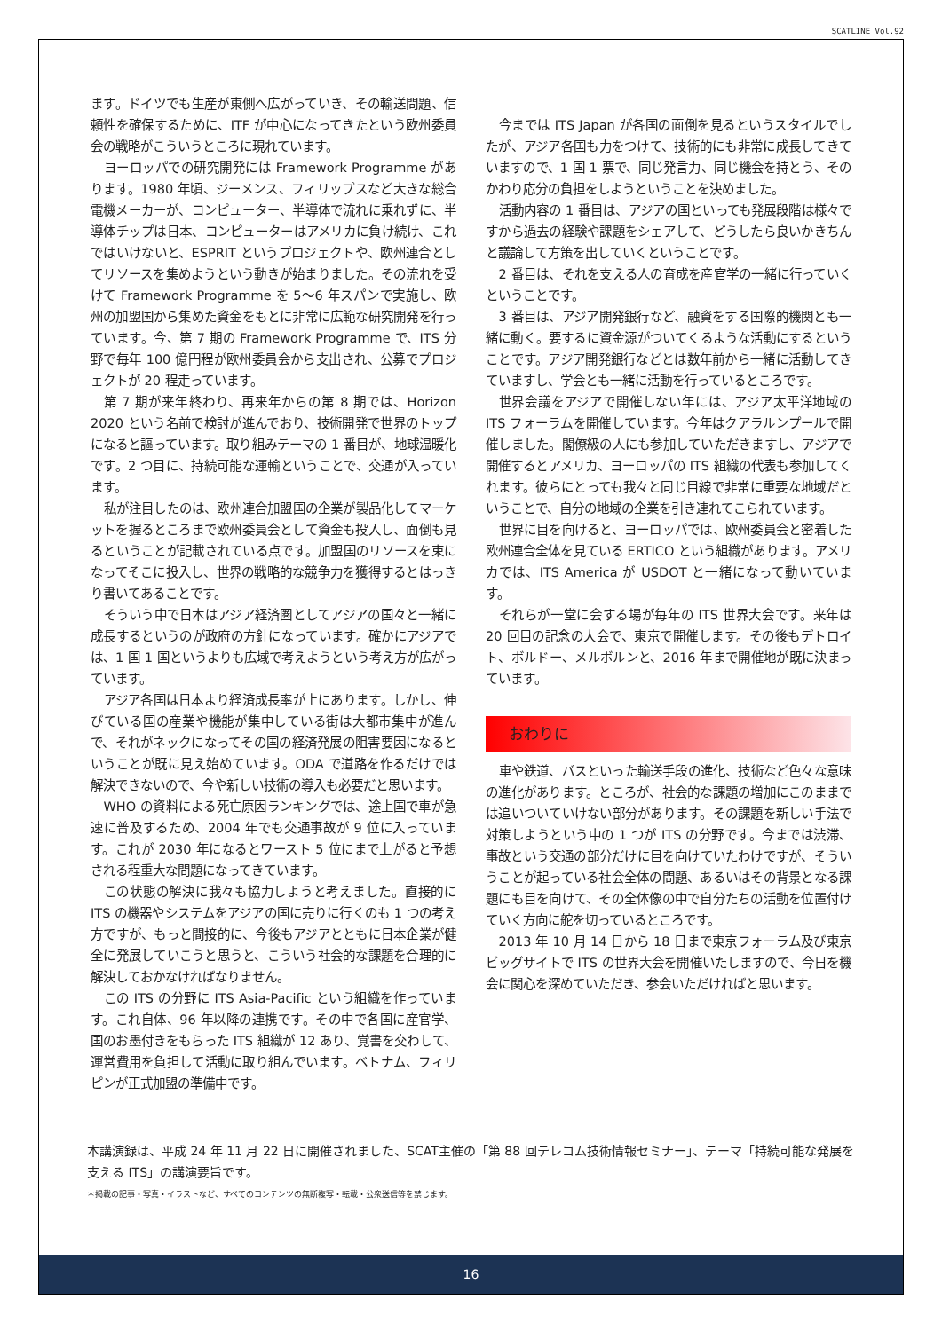SCATLINE Vol.92
ます。ドイツでも生産が東側へ広がっていき、その輸送問題、信頼性を確保するために、ITF が中心になってきたという欧州委員会の戦略がこういうところに現れています。
ヨーロッパでの研究開発には Framework Programme があります。1980 年頃、ジーメンス、フィリップスなど大きな総合電機メーカーが、コンピューター、半導体で流れに乗れずに、半導体チップは日本、コンピューターはアメリカに負け続け、これではいけないと、ESPRIT というプロジェクトや、欧州連合としてリソースを集めようという動きが始まりました。その流れを受けて Framework Programme を 5〜6 年スパンで実施し、欧州の加盟国から集めた資金をもとに非常に広範な研究開発を行っています。今、第 7 期の Framework Programme で、ITS 分野で毎年 100 億円程が欧州委員会から支出され、公募でプロジェクトが 20 程走っています。
第 7 期が来年終わり、再来年からの第 8 期では、Horizon 2020 という名前で検討が進んでおり、技術開発で世界のトップになると謳っています。取り組みテーマの 1 番目が、地球温暖化です。2 つ目に、持続可能な運輸ということで、交通が入っています。
私が注目したのは、欧州連合加盟国の企業が製品化してマーケットを握るところまで欧州委員会として資金も投入し、面倒も見るということが記載されている点です。加盟国のリソースを束になってそこに投入し、世界の戦略的な競争力を獲得するとはっきり書いてあることです。
そういう中で日本はアジア経済圏としてアジアの国々と一緒に成長するというのが政府の方針になっています。確かにアジアでは、1 国 1 国というよりも広域で考えようという考え方が広がっています。
アジア各国は日本より経済成長率が上にあります。しかし、伸びている国の産業や機能が集中している街は大都市集中が進んで、それがネックになってその国の経済発展の阻害要因になるということが既に見え始めています。ODA で道路を作るだけでは解決できないので、今や新しい技術の導入も必要だと思います。
WHO の資料による死亡原因ランキングでは、途上国で車が急速に普及するため、2004 年でも交通事故が 9 位に入っています。これが 2030 年になるとワースト 5 位にまで上がると予想される程重大な問題になってきています。
この状態の解決に我々も協力しようと考えました。直接的に ITS の機器やシステムをアジアの国に売りに行くのも 1 つの考え方ですが、もっと間接的に、今後もアジアとともに日本企業が健全に発展していこうと思うと、こういう社会的な課題を合理的に解決しておかなければなりません。
この ITS の分野に ITS Asia-Pacific という組織を作っています。これ自体、96 年以降の連携です。その中で各国に産官学、国のお墨付きをもらった ITS 組織が 12 あり、覚書を交わして、運営費用を負担して活動に取り組んでいます。ベトナム、フィリピンが正式加盟の準備中です。
今までは ITS Japan が各国の面倒を見るというスタイルでしたが、アジア各国も力をつけて、技術的にも非常に成長してきていますので、1 国 1 票で、同じ発言力、同じ機会を持とう、そのかわり応分の負担をしようということを決めました。
活動内容の 1 番目は、アジアの国といっても発展段階は様々ですから過去の経験や課題をシェアして、どうしたら良いかきちんと議論して方策を出していくということです。
2 番目は、それを支える人の育成を産官学の一緒に行っていくということです。
3 番目は、アジア開発銀行など、融資をする国際的機関とも一緒に動く。要するに資金源がついてくるような活動にするということです。アジア開発銀行などとは数年前から一緒に活動してきていますし、学会とも一緒に活動を行っているところです。
世界会議をアジアで開催しない年には、アジア太平洋地域の ITS フォーラムを開催しています。今年はクアラルンプールで開催しました。閣僚級の人にも参加していただきますし、アジアで開催するとアメリカ、ヨーロッパの ITS 組織の代表も参加してくれます。彼らにとっても我々と同じ目線で非常に重要な地域だということで、自分の地域の企業を引き連れてこられています。
世界に目を向けると、ヨーロッパでは、欧州委員会と密着した欧州連合全体を見ている ERTICO という組織があります。アメリカでは、ITS America が USDOT と一緒になって動いています。
それらが一堂に会する場が毎年の ITS 世界大会です。来年は 20 回目の記念の大会で、東京で開催します。その後もデトロイト、ボルドー、メルボルンと、2016 年まで開催地が既に決まっています。
おわりに
車や鉄道、バスといった輸送手段の進化、技術など色々な意味の進化があります。ところが、社会的な課題の増加にこのままでは追いついていけない部分があります。その課題を新しい手法で対策しようという中の 1 つが ITS の分野です。今までは渋滞、事故という交通の部分だけに目を向けていたわけですが、そういうことが起っている社会全体の問題、あるいはその背景となる課題にも目を向けて、その全体像の中で自分たちの活動を位置付けていく方向に舵を切っているところです。
2013 年 10 月 14 日から 18 日まで東京フォーラム及び東京ビッグサイトで ITS の世界大会を開催いたしますので、今日を機会に関心を深めていただき、参会いただければと思います。
本講演録は、平成 24 年 11 月 22 日に開催されました、SCAT主催の「第 88 回テレコム技術情報セミナー」、テーマ「持続可能な発展を支える ITS」の講演要旨です。
＊掲載の記事・写真・イラストなど、すべてのコンテンツの無断複写・転載・公衆送信等を禁じます。
16